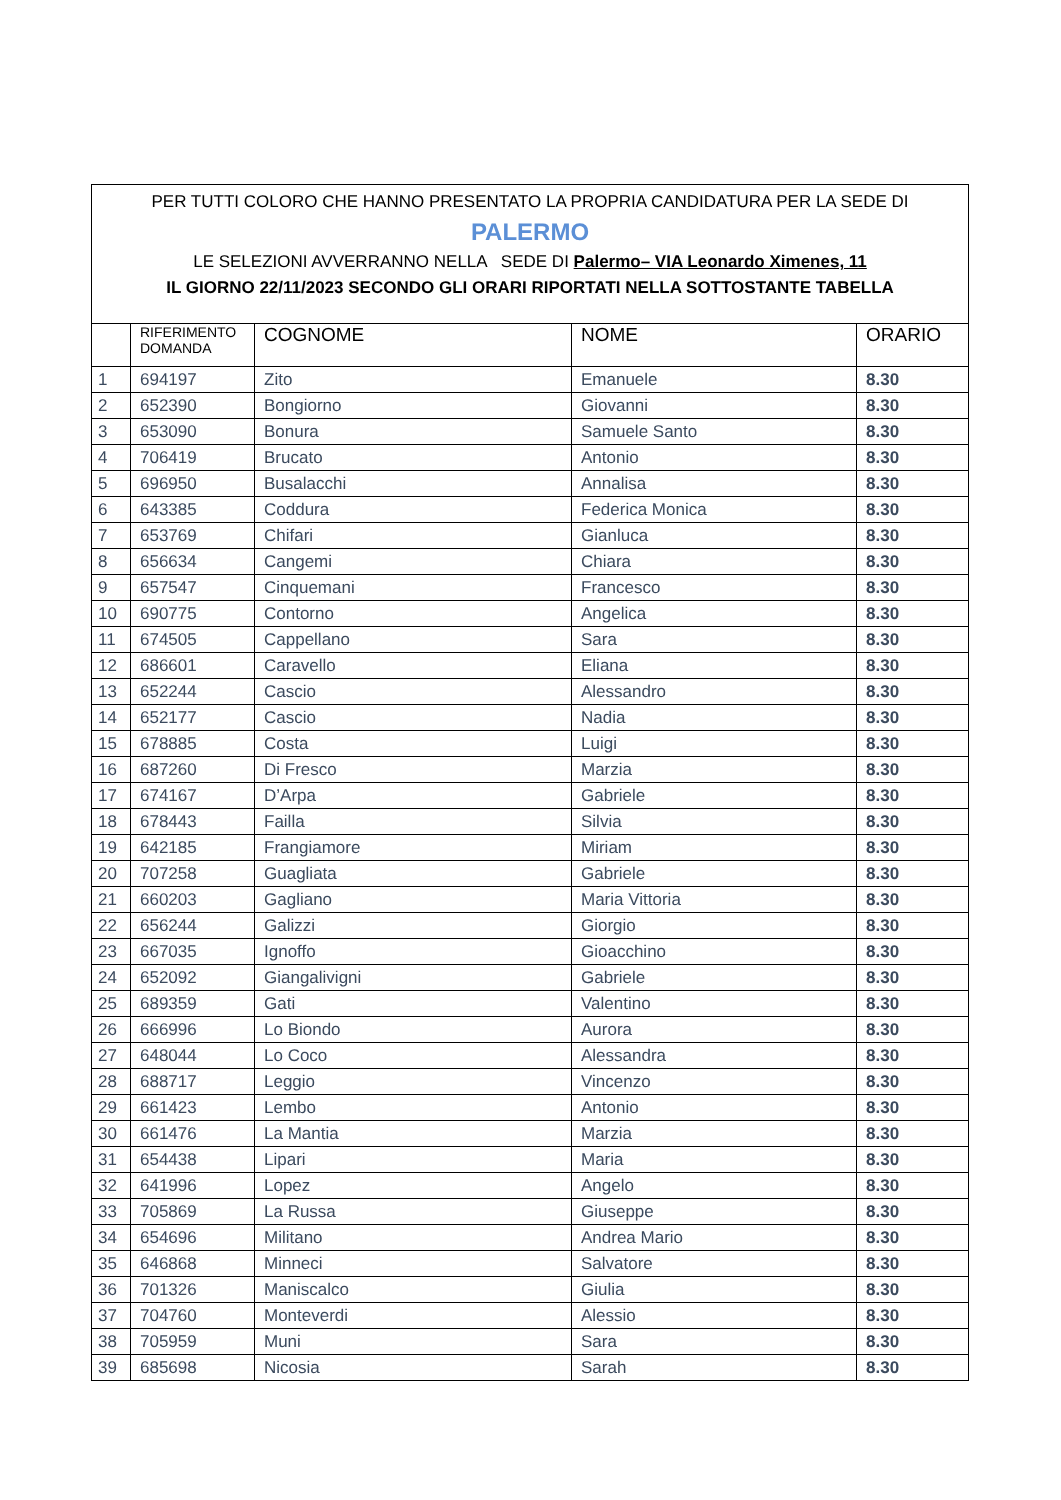| PER TUTTI COLORO CHE HANNO PRESENTATO LA PROPRIA CANDIDATURA PER LA SEDE DI PALERMO LE SELEZIONI AVVERRANNO NELLA SEDE DI Palermo– VIA Leonardo Ximenes, 11 IL GIORNO 22/11/2023 SECONDO GLI ORARI RIPORTATI NELLA SOTTOSTANTE TABELLA | | | | |
| | RIFERIMENTO DOMANDA | COGNOME | NOME | ORARIO |
| 1 | 694197 | Zito | Emanuele | 8.30 |
| 2 | 652390 | Bongiorno | Giovanni | 8.30 |
| 3 | 653090 | Bonura | Samuele Santo | 8.30 |
| 4 | 706419 | Brucato | Antonio | 8.30 |
| 5 | 696950 | Busalacchi | Annalisa | 8.30 |
| 6 | 643385 | Coddura | Federica Monica | 8.30 |
| 7 | 653769 | Chifari | Gianluca | 8.30 |
| 8 | 656634 | Cangemi | Chiara | 8.30 |
| 9 | 657547 | Cinquemani | Francesco | 8.30 |
| 10 | 690775 | Contorno | Angelica | 8.30 |
| 11 | 674505 | Cappellano | Sara | 8.30 |
| 12 | 686601 | Caravello | Eliana | 8.30 |
| 13 | 652244 | Cascio | Alessandro | 8.30 |
| 14 | 652177 | Cascio | Nadia | 8.30 |
| 15 | 678885 | Costa | Luigi | 8.30 |
| 16 | 687260 | Di Fresco | Marzia | 8.30 |
| 17 | 674167 | D’Arpa | Gabriele | 8.30 |
| 18 | 678443 | Failla | Silvia | 8.30 |
| 19 | 642185 | Frangiamore | Miriam | 8.30 |
| 20 | 707258 | Guagliata | Gabriele | 8.30 |
| 21 | 660203 | Gagliano | Maria Vittoria | 8.30 |
| 22 | 656244 | Galizzi | Giorgio | 8.30 |
| 23 | 667035 | Ignoffo | Gioacchino | 8.30 |
| 24 | 652092 | Giangalivigni | Gabriele | 8.30 |
| 25 | 689359 | Gati | Valentino | 8.30 |
| 26 | 666996 | Lo Biondo | Aurora | 8.30 |
| 27 | 648044 | Lo Coco | Alessandra | 8.30 |
| 28 | 688717 | Leggio | Vincenzo | 8.30 |
| 29 | 661423 | Lembo | Antonio | 8.30 |
| 30 | 661476 | La Mantia | Marzia | 8.30 |
| 31 | 654438 | Lipari | Maria | 8.30 |
| 32 | 641996 | Lopez | Angelo | 8.30 |
| 33 | 705869 | La Russa | Giuseppe | 8.30 |
| 34 | 654696 | Militano | Andrea Mario | 8.30 |
| 35 | 646868 | Minneci | Salvatore | 8.30 |
| 36 | 701326 | Maniscalco | Giulia | 8.30 |
| 37 | 704760 | Monteverdi | Alessio | 8.30 |
| 38 | 705959 | Muni | Sara | 8.30 |
| 39 | 685698 | Nicosia | Sarah | 8.30 |